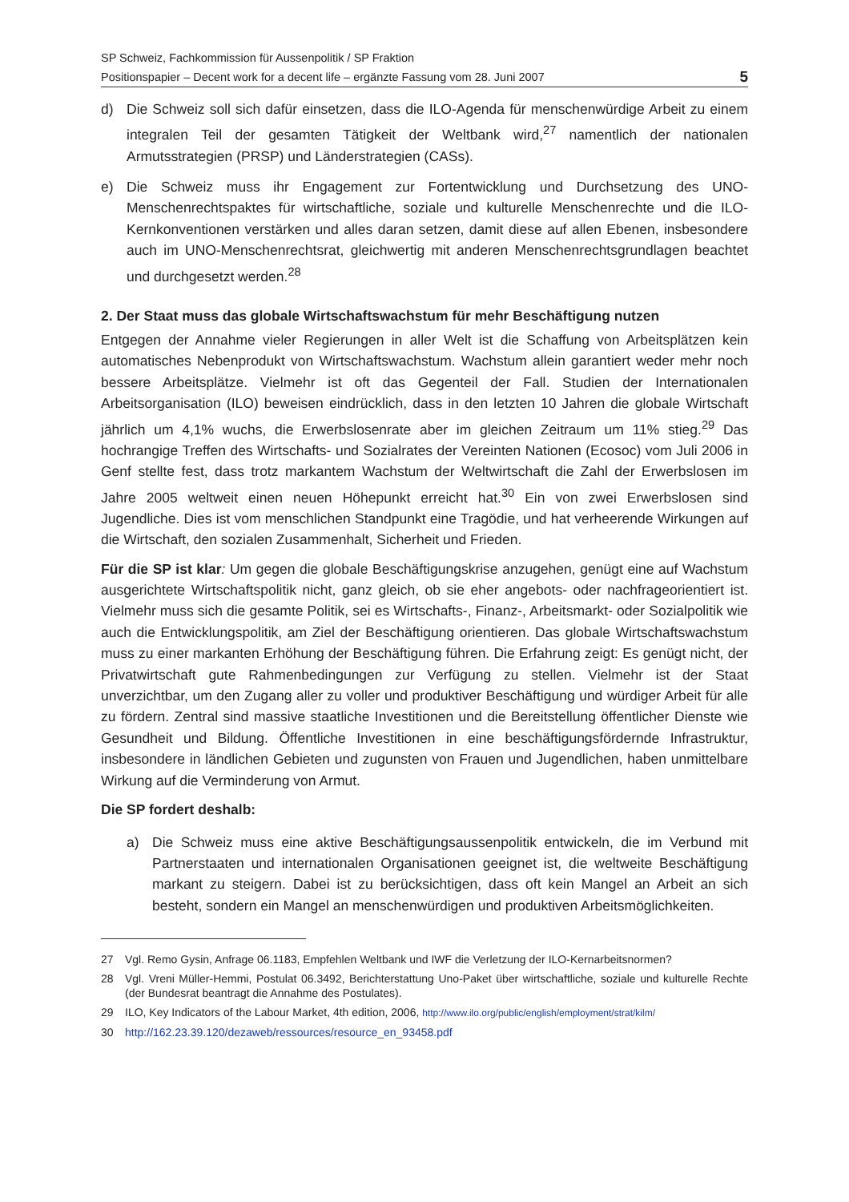SP Schweiz, Fachkommission für Aussenpolitik / SP Fraktion
Positionspapier – Decent work for a decent life – ergänzte Fassung vom 28. Juni 2007
5
d) Die Schweiz soll sich dafür einsetzen, dass die ILO-Agenda für menschenwürdige Arbeit zu einem integralen Teil der gesamten Tätigkeit der Weltbank wird,<sup>27</sup> namentlich der nationalen Armutsstrategien (PRSP) und Länderstrategien (CASs).
e) Die Schweiz muss ihr Engagement zur Fortentwicklung und Durchsetzung des UNO-Menschenrechtspaktes für wirtschaftliche, soziale und kulturelle Menschenrechte und die ILO-Kernkonventionen verstärken und alles daran setzen, damit diese auf allen Ebenen, insbesondere auch im UNO-Menschenrechtsrat, gleichwertig mit anderen Menschenrechtsgrundlagen beachtet und durchgesetzt werden.<sup>28</sup>
2. Der Staat muss das globale Wirtschaftswachstum für mehr Beschäftigung nutzen
Entgegen der Annahme vieler Regierungen in aller Welt ist die Schaffung von Arbeitsplätzen kein automatisches Nebenprodukt von Wirtschaftswachstum. Wachstum allein garantiert weder mehr noch bessere Arbeitsplätze. Vielmehr ist oft das Gegenteil der Fall. Studien der Internationalen Arbeitsorganisation (ILO) beweisen eindrücklich, dass in den letzten 10 Jahren die globale Wirtschaft jährlich um 4,1% wuchs, die Erwerbslosenrate aber im gleichen Zeitraum um 11% stieg.<sup>29</sup> Das hochrangige Treffen des Wirtschafts- und Sozialrates der Vereinten Nationen (Ecosoc) vom Juli 2006 in Genf stellte fest, dass trotz markantem Wachstum der Weltwirtschaft die Zahl der Erwerbslosen im Jahre 2005 weltweit einen neuen Höhepunkt erreicht hat.<sup>30</sup> Ein von zwei Erwerbslosen sind Jugendliche. Dies ist vom menschlichen Standpunkt eine Tragödie, und hat verheerende Wirkungen auf die Wirtschaft, den sozialen Zusammenhalt, Sicherheit und Frieden.
Für die SP ist klar: Um gegen die globale Beschäftigungskrise anzugehen, genügt eine auf Wachstum ausgerichtete Wirtschaftspolitik nicht, ganz gleich, ob sie eher angebots- oder nachfrageorientiert ist. Vielmehr muss sich die gesamte Politik, sei es Wirtschafts-, Finanz-, Arbeitsmarkt- oder Sozialpolitik wie auch die Entwicklungspolitik, am Ziel der Beschäftigung orientieren. Das globale Wirtschaftswachstum muss zu einer markanten Erhöhung der Beschäftigung führen. Die Erfahrung zeigt: Es genügt nicht, der Privatwirtschaft gute Rahmenbedingungen zur Verfügung zu stellen. Vielmehr ist der Staat unverzichtbar, um den Zugang aller zu voller und produktiver Beschäftigung und würdiger Arbeit für alle zu fördern. Zentral sind massive staatliche Investitionen und die Bereitstellung öffentlicher Dienste wie Gesundheit und Bildung. Öffentliche Investitionen in eine beschäftigungsfördernde Infrastruktur, insbesondere in ländlichen Gebieten und zugunsten von Frauen und Jugendlichen, haben unmittelbare Wirkung auf die Verminderung von Armut.
Die SP fordert deshalb:
a) Die Schweiz muss eine aktive Beschäftigungsaussenpolitik entwickeln, die im Verbund mit Partnerstaaten und internationalen Organisationen geeignet ist, die weltweite Beschäftigung markant zu steigern. Dabei ist zu berücksichtigen, dass oft kein Mangel an Arbeit an sich besteht, sondern ein Mangel an menschenwürdigen und produktiven Arbeitsmöglichkeiten.
27 Vgl. Remo Gysin, Anfrage 06.1183, Empfehlen Weltbank und IWF die Verletzung der ILO-Kernarbeitsnormen?
28 Vgl. Vreni Müller-Hemmi, Postulat 06.3492, Berichterstattung Uno-Paket über wirtschaftliche, soziale und kulturelle Rechte (der Bundesrat beantragt die Annahme des Postulates).
29 ILO, Key Indicators of the Labour Market, 4th edition, 2006, http://www.ilo.org/public/english/employment/strat/kilm/
30 http://162.23.39.120/dezaweb/ressources/resource_en_93458.pdf